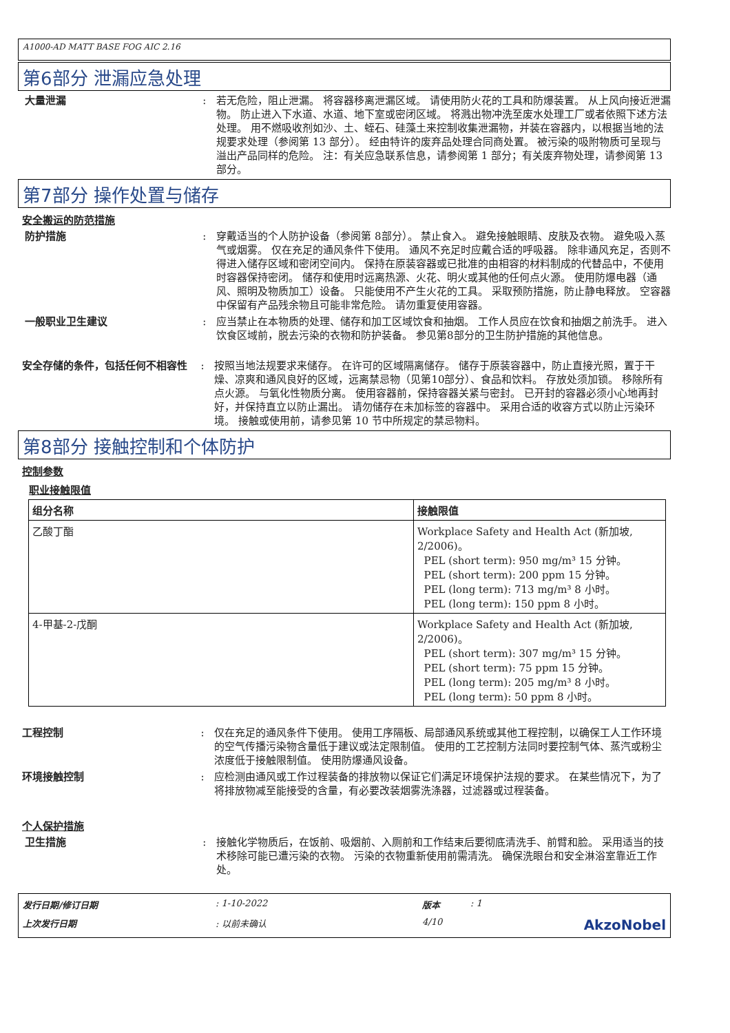A1000-AD MATT BASE FOG AIC 2.16
第6部分 泄漏应急处理
大量泄漏 : 若无危险，阻止泄漏。 将容器移离泄漏区域。 请使用防火花的工具和防爆装置。 从上风向接近泄漏物。 防止进入下水道、水道、地下室或密闭区域。 将溅出物冲洗至废水处理工厂或者依照下述方法处理。 用不燃吸收剂如沙、土、蛭石、硅藻土来控制收集泄漏物，并装在容器内，以根据当地的法规要求处理（参阅第 13 部分）。 经由特许的废弃品处理合同商处置。 被污染的吸附物质可呈现与溢出产品同样的危险。 注：有关应急联系信息，请参阅第 1 部分；有关废弃物处理，请参阅第 13 部分。
第7部分 操作处置与储存
安全搬运的防范措施
防护措施 : 穿戴适当的个人防护设备（参阅第 8部分）。 禁止食入。 避免接触眼睛、皮肤及衣物。 避免吸入蒸气或烟雾。 仅在充足的通风条件下使用。 通风不充足时应戴合适的呼吸器。 除非通风充足，否则不得进入储存区域和密闭空间内。 保持在原装容器或已批准的由相容的材料制成的代替品中，不使用时容器保持密闭。 储存和使用时远离热源、火花、明火或其他的任何点火源。 使用防爆电器（通风、照明及物质加工）设备。 只能使用不产生火花的工具。 采取预防措施，防止静电释放。 空容器中保留有产品残余物且可能非常危险。 请勿重复使用容器。
一般职业卫生建议 : 应当禁止在本物质的处理、储存和加工区域饮食和抽烟。 工作人员应在饮食和抽烟之前洗手。 进入饮食区域前，脱去污染的衣物和防护装备。 参见第8部分的卫生防护措施的其他信息。
安全存储的条件，包括任何不相容性 : 按照当地法规要求来储存。 在许可的区域隔离储存。 储存于原装容器中，防止直接光照，置于干燥、凉爽和通风良好的区域，远离禁忌物（见第10部分）、食品和饮料。 存放处须加锁。 移除所有点火源。 与氧化性物质分离。 使用容器前，保持容器关紧与密封。 已开封的容器必须小心地再封好，并保持直立以防止漏出。 请勿储存在未加标签的容器中。 采用合适的收容方式以防止污染环境。 接触或使用前，请参见第 10 节中所规定的禁忌物料。
第8部分 接触控制和个体防护
控制参数
职业接触限值
| 组分名称 | 接触限值 |
| --- | --- |
| 乙酸丁酯 | Workplace Safety and Health Act (新加坡, 2/2006)。 PEL (short term): 950 mg/m³ 15 分钟。 PEL (short term): 200 ppm 15 分钟。 PEL (long term): 713 mg/m³ 8 小时。 PEL (long term): 150 ppm 8 小时。 |
| 4-甲基-2-戊酮 | Workplace Safety and Health Act (新加坡, 2/2006)。 PEL (short term): 307 mg/m³ 15 分钟。 PEL (short term): 75 ppm 15 分钟。 PEL (long term): 205 mg/m³ 8 小时。 PEL (long term): 50 ppm 8 小时。 |
工程控制 : 仅在充足的通风条件下使用。 使用工序隔板、局部通风系统或其他工程控制，以确保工人工作环境的空气传播污染物含量低于建议或法定限制值。 使用的工艺控制方法同时要控制气体、蒸汽或粉尘浓度低于接触限制值。 使用防爆通风设备。
环境接触控制 : 应检测由通风或工作过程装备的排放物以保证它们满足环境保护法规的要求。 在某些情况下，为了将排放物减至能接受的含量，有必要改装烟雾洗涤器，过滤器或过程装备。
个人保护措施
卫生措施 : 接触化学物质后，在饭前、吸烟前、入厕前和工作结束后要彻底清洗手、前臂和脸。 采用适当的技术移除可能已遭污染的衣物。 污染的衣物重新使用前需清洗。 确保洗眼台和安全淋浴室靠近工作处。
发行日期/修订日期: 1-10-2022 版本: 1 上次发行日期: 以前未确认 4/10 AkzoNobel